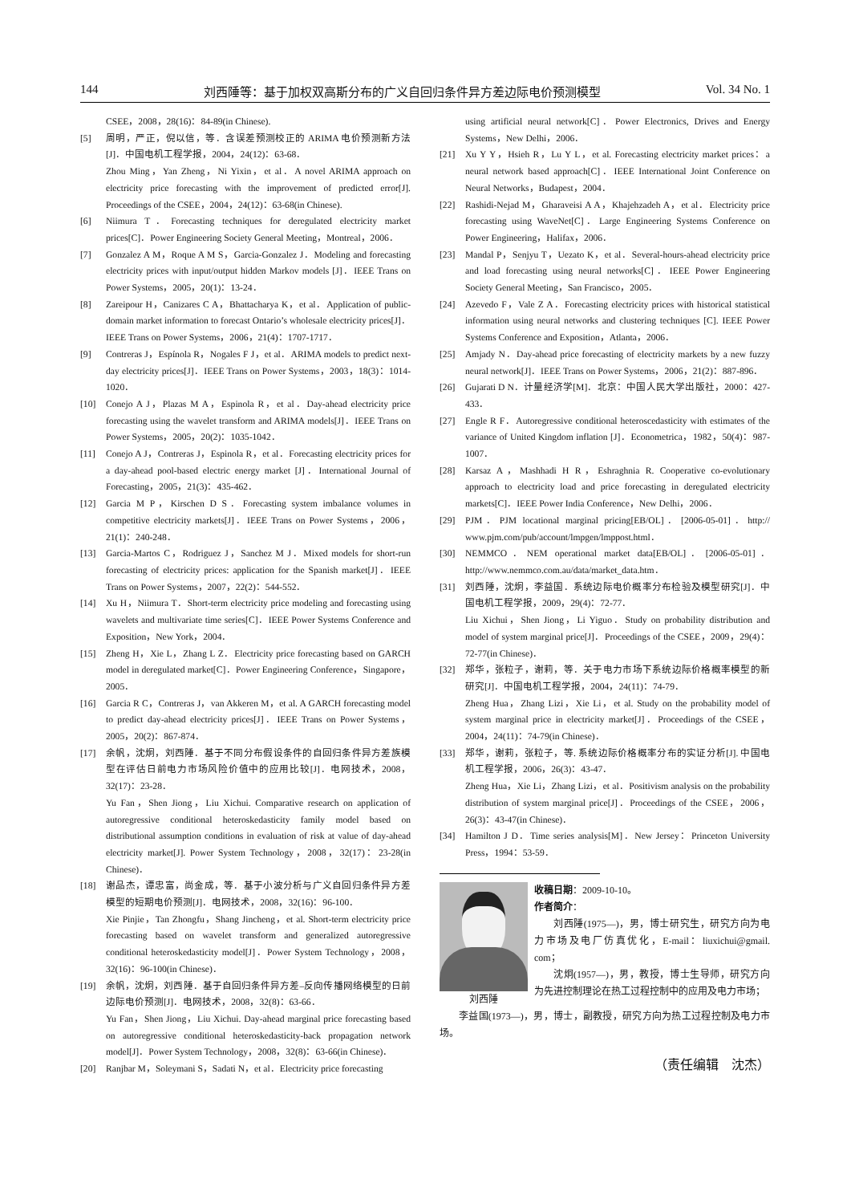144 刘西陲等：基于加权双高斯分布的广义自回归条件异方差边际电价预测模型 Vol. 34 No. 1
CSEE，2008，28(16)：84-89(in Chinese).
[5] 周明，严正，倪以信，等．含误差预测校正的 ARIMA 电价预测新方法[J]．中国电机工程学报，2004，24(12)：63-68．
Zhou Ming，Yan Zheng，Ni Yixin，et al．A novel ARIMA approach on electricity price forecasting with the improvement of predicted error[J]. Proceedings of the CSEE，2004，24(12)：63-68(in Chinese).
[6] Niimura T．Forecasting techniques for deregulated electricity market prices[C]．Power Engineering Society General Meeting，Montreal，2006．
[7] Gonzalez A M，Roque A M S，Garcia-Gonzalez J．Modeling and forecasting electricity prices with input/output hidden Markov models [J]．IEEE Trans on Power Systems，2005，20(1)：13-24．
[8] Zareipour H，Canizares C A，Bhattacharya K，et al．Application of public-domain market information to forecast Ontario’s wholesale electricity prices[J]．IEEE Trans on Power Systems，2006，21(4)：1707-1717．
[9] Contreras J，Espínola R，Nogales F J，et al．ARIMA models to predict next-day electricity prices[J]．IEEE Trans on Power Systems，2003，18(3)：1014-1020．
[10] Conejo A J，Plazas M A，Espinola R，et al．Day-ahead electricity price forecasting using the wavelet transform and ARIMA models[J]．IEEE Trans on Power Systems，2005，20(2)：1035-1042．
[11] Conejo A J，Contreras J，Espinola R，et al．Forecasting electricity prices for a day-ahead pool-based electric energy market [J]．International Journal of Forecasting，2005，21(3)：435-462．
[12] Garcia M P，Kirschen D S．Forecasting system imbalance volumes in competitive electricity markets[J]．IEEE Trans on Power Systems，2006，21(1)：240-248．
[13] Garcia-Martos C，Rodriguez J，Sanchez M J．Mixed models for short-run forecasting of electricity prices: application for the Spanish market[J]．IEEE Trans on Power Systems，2007，22(2)：544-552．
[14] Xu H，Niimura T．Short-term electricity price modeling and forecasting using wavelets and multivariate time series[C]．IEEE Power Systems Conference and Exposition，New York，2004．
[15] Zheng H，Xie L，Zhang L Z．Electricity price forecasting based on GARCH model in deregulated market[C]．Power Engineering Conference，Singapore，2005．
[16] Garcia R C，Contreras J，van Akkeren M，et al. A GARCH forecasting model to predict day-ahead electricity prices[J]．IEEE Trans on Power Systems，2005，20(2)：867-874．
[17] 余帆，沈炯，刘西陲．基于不同分布假设条件的自回归条件异方差族模型在评估日前电力市场风险价值中的应用比较[J]．电网技术，2008，32(17)：23-28．
Yu Fan，Shen Jiong，Liu Xichui. Comparative research on application of autoregressive conditional heteroskedasticity family model based on distributional assumption conditions in evaluation of risk at value of day-ahead electricity market[J]. Power System Technology，2008，32(17)：23-28(in Chinese)．
[18] 谢品杰，谭忠富，尚金成，等．基于小波分析与广义自回归条件异方差模型的短期电价预测[J]．电网技术，2008，32(16)：96-100．
Xie Pinjie，Tan Zhongfu，Shang Jincheng，et al. Short-term electricity price forecasting based on wavelet transform and generalized autoregressive conditional heteroskedasticity model[J]．Power System Technology，2008，32(16)：96-100(in Chinese)．
[19] 余帆，沈炯，刘西陲．基于自回归条件异方差–反向传播网络模型的日前边际电价预测[J]．电网技术，2008，32(8)：63-66．
Yu Fan，Shen Jiong，Liu Xichui. Day-ahead marginal price forecasting based on autoregressive conditional heteroskedasticity-back propagation network model[J]．Power System Technology，2008，32(8)：63-66(in Chinese)．
[20] Ranjbar M，Soleymani S，Sadati N，et al．Electricity price forecasting
using artificial neural network[C]．Power Electronics, Drives and Energy Systems，New Delhi，2006．
[21] Xu Y Y，Hsieh R，Lu Y L，et al. Forecasting electricity market prices：a neural network based approach[C]．IEEE International Joint Conference on Neural Networks，Budapest，2004．
[22] Rashidi-Nejad M，Gharaveisi A A，Khajehzadeh A，et al．Electricity price forecasting using WaveNet[C]．Large Engineering Systems Conference on Power Engineering，Halifax，2006．
[23] Mandal P，Senjyu T，Uezato K，et al．Several-hours-ahead electricity price and load forecasting using neural networks[C]．IEEE Power Engineering Society General Meeting，San Francisco，2005．
[24] Azevedo F，Vale Z A．Forecasting electricity prices with historical statistical information using neural networks and clustering techniques [C]. IEEE Power Systems Conference and Exposition，Atlanta，2006．
[25] Amjady N．Day-ahead price forecasting of electricity markets by a new fuzzy neural network[J]．IEEE Trans on Power Systems，2006，21(2)：887-896．
[26] Gujarati D N．计量经济学[M]．北京：中国人民大学出版社，2000：427-433．
[27] Engle R F．Autoregressive conditional heteroscedasticity with estimates of the variance of United Kingdom inflation [J]．Econometrica，1982，50(4)：987-1007．
[28] Karsaz A，Mashhadi H R，Eshraghnia R. Cooperative co-evolutionary approach to electricity load and price forecasting in deregulated electricity markets[C]．IEEE Power India Conference，New Delhi，2006．
[29] PJM．PJM locational marginal pricing[EB/OL]．[2006-05-01]．http:// www.pjm.com/pub/account/lmpgen/lmppost.html．
[30] NEMMCO．NEM operational market data[EB/OL]．[2006-05-01]．http://www.nemmco.com.au/data/market_data.htm．
[31] 刘西陲，沈炯，李益国．系统边际电价概率分布检验及模型研究[J]．中国电机工程学报，2009，29(4)：72-77．
Liu Xichui，Shen Jiong，Li Yiguo．Study on probability distribution and model of system marginal price[J]．Proceedings of the CSEE，2009，29(4)：72-77(in Chinese)．
[32] 郑华，张粒子，谢莉，等．关于电力市场下系统边际价格概率模型的新研究[J]．中国电机工程学报，2004，24(11)：74-79．
Zheng Hua，Zhang Lizi，Xie Li，et al. Study on the probability model of system marginal price in electricity market[J]．Proceedings of the CSEE，2004，24(11)：74-79(in Chinese)．
[33] 郑华，谢莉，张粒子，等. 系统边际价格概率分布的实证分析[J]. 中国电机工程学报，2006，26(3)：43-47．
Zheng Hua，Xie Li，Zhang Lizi，et al．Positivism analysis on the probability distribution of system marginal price[J]．Proceedings of the CSEE，2006，26(3)：43-47(in Chinese)．
[34] Hamilton J D．Time series analysis[M]．New Jersey：Princeton University Press，1994：53-59．
刘西陲
收稿日期：2009-10-10。
作者简介：
刘西陲(1975—)，男，博士研究生，研究方向为电力市场及电厂仿真优化，E-mail：liuxichui@gmail. com；
沈炯(1957—)，男，教授，博士生导师，研究方向为先进控制理论在热工过程控制中的应用及电力市场；
李益国(1973—)，男，博士，副教授，研究方向为热工过程控制及电力市场。
（责任编辑　沈杰）